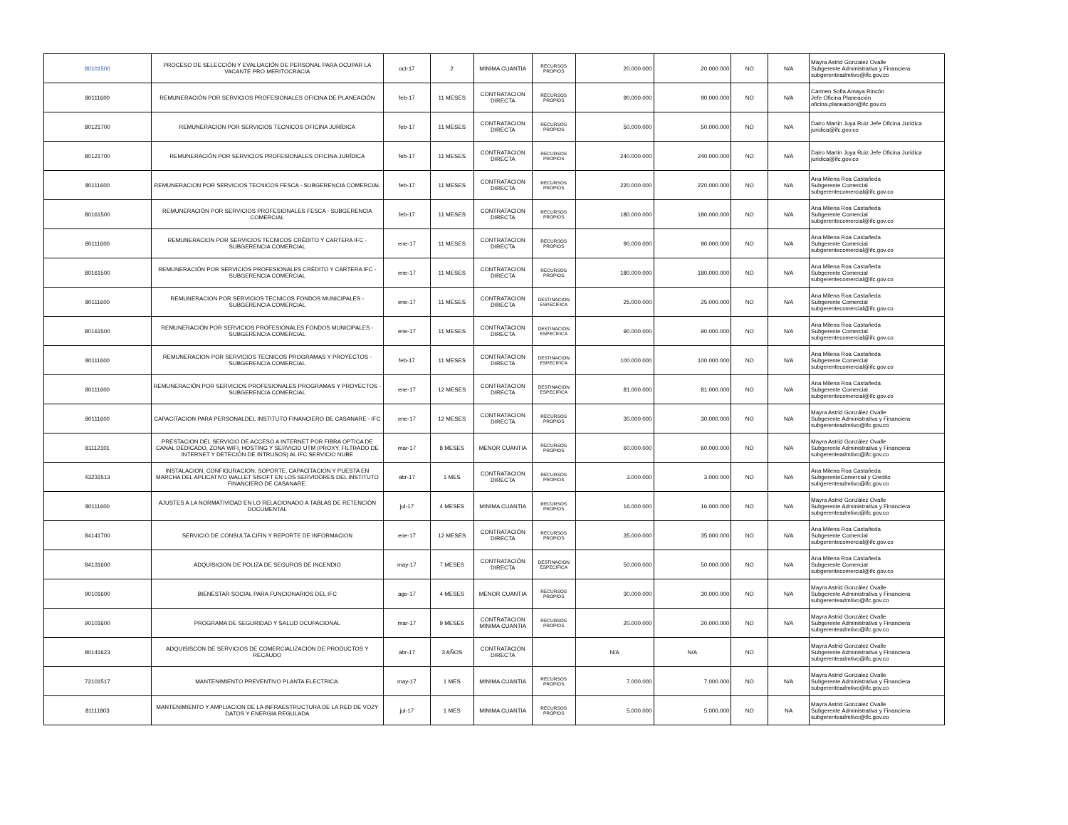| 80101500 | PROCESO DE SELECCIÓN Y EVALUACIÓN DE PERSONAL PARA OCUPAR LA VACANTE PRO MERITOCRACIA | oct-17 | 2 | MINIMA CUANTIA | RECURSOS PROPIOS | 20.000.000 | 20.000.000 | NO | N/A | Mayra Astrid Gonzalez Ovalle Subgerente Administrativa y Financiera subgerenteadmtivo@ifc.gov.co |
| 80111600 | REMUNERACIÓN POR SERVICIOS PROFESIONALES OFICINA DE PLANEACIÓN | feb-17 | 11 MESES | CONTRATACION DIRECTA | RECURSOS PROPIOS | 90.000.000 | 90.000.000 | NO | N/A | Carmen Sofia Amaya Rincón Jefe Oficina Planeación oficina.planeacion@ifc.gov.co |
| 80121700 | REMUNERACION POR SERVICIOS TECNICOS OFICINA JURÍDICA | feb-17 | 11 MESES | CONTRATACION DIRECTA | RECURSOS PROPIOS | 50.000.000 | 50.000.000 | NO | N/A | Dairo Martin Juya Ruiz Jefe Oficina Jurídica juridica@ifc.gov.co |
| 80121700 | REMUNERACIÓN POR SERVICIOS PROFESIONALES OFICINA JURÍDICA | feb-17 | 11 MESES | CONTRATACION DIRECTA | RECURSOS PROPIOS | 240.000.000 | 240.000.000 | NO | N/A | Dairo Martin Juya Ruiz Jefe Oficina Jurídica juridica@ifc.gov.co |
| 80111600 | REMUNERACION POR SERVICIOS TECNICOS FESCA - SUBGERENCIA COMERCIAL | feb-17 | 11 MESES | CONTRATACION DIRECTA | RECURSOS PROPIOS | 220.000.000 | 220.000.000 | NO | N/A | Ana Milena Roa Castañeda Subgerente Comercial subgerentecomercial@ifc.gov.co |
| 80161500 | REMUNERACIÓN POR SERVICIOS PROFESIONALES FESCA - SUBGERENCIA COMERCIAL | feb-17 | 11 MESES | CONTRATACION DIRECTA | RECURSOS PROPIOS | 180.000.000 | 180.000.000 | NO | N/A | Ana Milena Roa Castañeda Subgerente Comercial subgerentecomercial@ifc.gov.co |
| 80111600 | REMUNERACION POR SERVICIOS TECNICOS CRÉDITO Y CARTERA IFC - SUBGERENCIA COMERCIAL | ene-17 | 11 MESES | CONTRATACION DIRECTA | RECURSOS PROPIOS | 90.000.000 | 90.000.000 | NO | N/A | Ana Milena Roa Castañeda Subgerente Comercial subgerentecomercial@ifc.gov.co |
| 80161500 | REMUNERACIÓN POR SERVICIOS PROFESIONALES CRÉDITO Y CARTERA IFC - SUBGERENCIA COMERCIAL | ene-17 | 11 MESES | CONTRATACION DIRECTA | RECURSOS PROPIOS | 180.000.000 | 180.000.000 | NO | N/A | Ana Milena Roa Castañeda Subgerente Comercial subgerentecomercial@ifc.gov.co |
| 80111600 | REMUNERACION POR SERVICIOS TECNICOS FONDOS MUNICIPALES - SUBGERENCIA COMERCIAL | ene-17 | 11 MESES | CONTRATACION DIRECTA | DESTINACION ESPECIFICA | 25.000.000 | 25.000.000 | NO | N/A | Ana Milena Roa Castañeda Subgerente Comercial subgerentecomercial@ifc.gov.co |
| 80161500 | REMUNERACIÓN POR SERVICIOS PROFESIONALES FONDOS MUNICIPALES - SUBGERENCIA COMERCIAL | ene-17 | 11 MESES | CONTRATACION DIRECTA | DESTINACION ESPECIFICA | 90.000.000 | 90.000.000 | NO | N/A | Ana Milena Roa Castañeda Subgerente Comercial subgerentecomercial@ifc.gov.co |
| 80111600 | REMUNERACION POR SERVICIOS TECNICOS PROGRAMAS Y PROYECTOS - SUBGERENCIA COMERCIAL | feb-17 | 11 MESES | CONTRATACION DIRECTA | DESTINACION ESPECIFICA | 100.000.000 | 100.000.000 | NO | N/A | Ana Milena Roa Castañeda Subgerente Comercial subgerentecomercial@ifc.gov.co |
| 80111600 | REMUNERACIÓN POR SERVICIOS PROFESIONALES PROGRAMAS Y PROYECTOS - SUBGERENCIA COMERCIAL | ene-17 | 12 MESES | CONTRATACION DIRECTA | DESTINACION ESPECIFICA | 81.000.000 | 81.000.000 | NO | N/A | Ana Milena Roa Castañeda Subgerente Comercial subgerentecomercial@ifc.gov.co |
| 80111600 | CAPACITACION PARA PERSONALDEL INSTITUTO FINANCIERO DE CASANARE - IFC | ene-17 | 12 MESES | CONTRATACION DIRECTA | RECURSOS PROPIOS | 30.000.000 | 30.000.000 | NO | N/A | Mayra Astrid González Ovalle Subgerente Administrativa y Financiera subgerenteadmtivo@ifc.gov.co |
| 81112101 | PRESTACION DEL SERVICIO DE ACCESO A INTERNET POR FIBRA OPTICA DE CANAL DEDICADO, ZONA WIFI, HOSTING Y SERVICIO UTM (PROXY, FILTRADO DE INTERNET Y DETECIÓN DE INTRUSOS) AL IFC SERVICIO NUBE | mar-17 | 8 MESES | MENOR CUANTIA | RECURSOS PROPIOS | 60.000.000 | 60.000.000 | NO | N/A | Mayra Astrid González Ovalle Subgerente Administrativa y Financiera subgerenteadmtivo@ifc.gov.co |
| 43231513 | INSTALACION, CONFIGURACION, SOPORTE, CAPACITACION Y PUESTA EN MARCHA DEL APLICATIVO WALLET SISOFT EN LOS SERVIDORES DEL INSTITUTO FINANCIERO DE CASANARE. | abr-17 | 1 MES | CONTRATACION DIRECTA | RECURSOS PROPIOS | 3.000.000 | 3.000.000 | NO | N/A | Ana Milena Roa Castañeda SubgerenteComercial y Credito subgerenteadmtivo@ifc.gov.co |
| 80111600 | AJUSTES A LA NORMATIVIDAD EN LO RELACIONADO A TABLAS DE RETENCIÓN DOCUMENTAL | jul-17 | 4 MESES | MINIMA CUANTIA | RECURSOS PROPIOS | 16.000.000 | 16.000.000 | NO | N/A | Mayra Astrid González Ovalle Subgerente Administrativa y Financiera subgerenteadmtivo@ifc.gov.co |
| 84141700 | SERVICIO DE CONSULTA CIFIN Y REPORTE DE INFORMACION | ene-17 | 12 MESES | CONTRATACIÓN DIRECTA | RECURSOS PROPIOS | 35.000.000 | 35.000.000 | NO | N/A | Ana Milena Roa Castañeda Subgerente Comercial subgerentecomercial@ifc.gov.co |
| 84131600 | ADQUISICION DE POLIZA DE SEGUROS DE INCENDIO | may-17 | 7 MESES | CONTRATACIÓN DIRECTA | DESTINACION ESPECIFICA | 50.000.000 | 50.000.000 | NO | N/A | Ana Milena Roa Castañeda Subgerente Comercial subgerentecomercial@ifc.gov.co |
| 90101600 | BIENESTAR SOCIAL PARA FUNCIONARIOS DEL IFC | ago-17 | 4 MESES | MENOR CUANTIA | RECURSOS PROPIOS | 30.000.000 | 30.000.000 | NO | N/A | Mayra Astrid González Ovalle Subgerente Administrativa y Financiera subgerenteadmtivo@ifc.gov.co |
| 90101600 | PROGRAMA DE SEGURIDAD Y SALUD OCUPACIONAL | mar-17 | 9 MESES | CONTRATACION MINIMA CUANTIA | RECURSOS PROPIOS | 20.000.000 | 20.000.000 | NO | N/A | Mayra Astrid González Ovalle Subgerente Administrativa y Financiera subgerenteadmtivo@ifc.gov.co |
| 80141623 | ADQUISISCON DE SERVICIOS DE COMERCIALIZACION DE PRODUCTOS Y RECAUDO | abr-17 | 3 AÑOS | CONTRATACION DIRECTA | | N/A | N/A | NO | | Mayra Astrid Gonzalez Ovalle Subgerente Administrativa y Financiera subgerenteadmtivo@ifc.gov.co |
| 72101517 | MANTENIMIENTO PREVENTIVO PLANTA ELECTRICA. | may-17 | 1 MES | MINIMA CUANTIA | RECURSOS PROPIOS | 7.000.000 | 7.000.000 | NO | N/A | Mayra Astrid Gonzalez Ovalle Subgerente Administrativa y Financiera subgerenteadmtivo@ifc.gov.co |
| 81111803 | MANTENIMIENTO Y AMPLIACION DE LA INFRAESTRUCTURA DE LA RED DE VOZY DATOS Y ENERGIA REGULADA | jul-17 | 1 MES | MINIMA CUANTIA | RECURSOS PROPIOS | 5.000.000 | 5.000.000 | NO | NA | Mayra Astrid Gonzalez Ovalle Subgerente Administrativa y Financiera subgerenteadmtivo@ifc.gov.co |